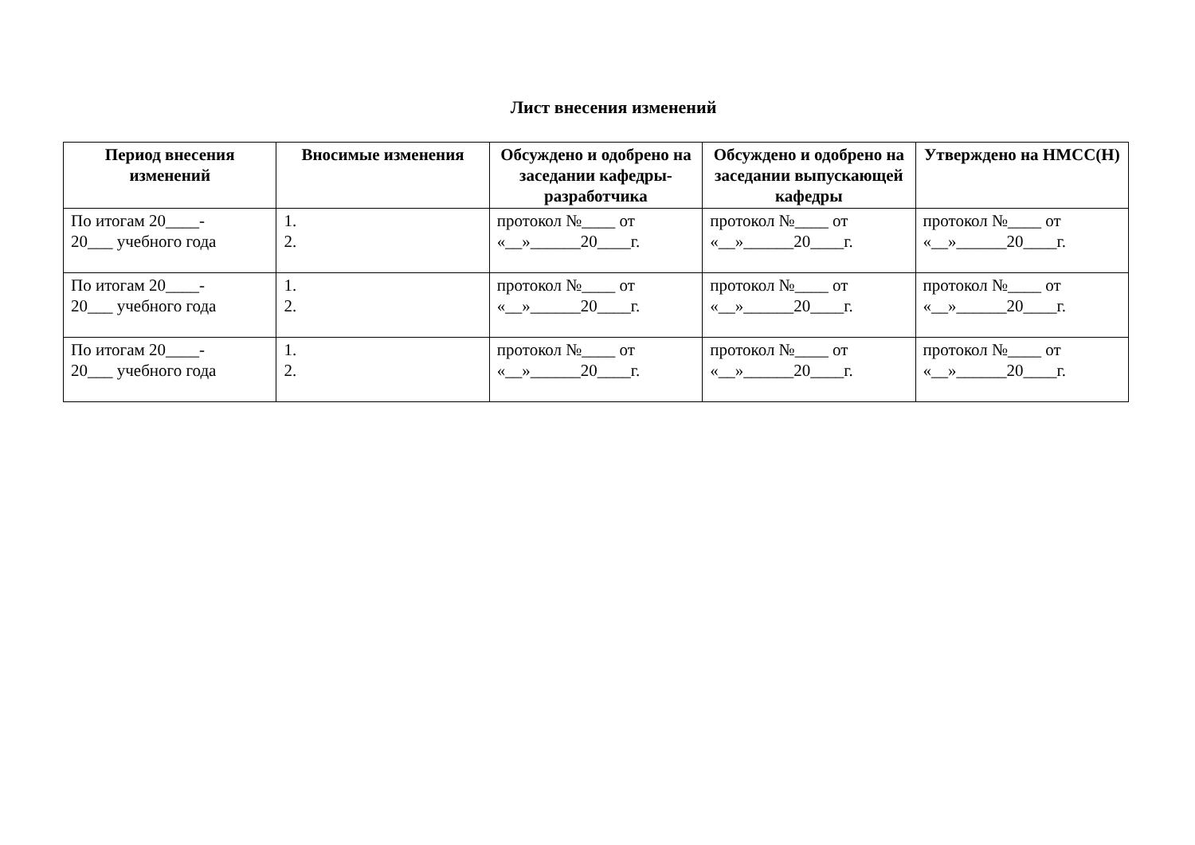Лист внесения изменений
| Период внесения изменений | Вносимые изменения | Обсуждено и одобрено на заседании кафедры-разработчика | Обсуждено и одобрено на заседании выпускающей кафедры | Утверждено на НМСС(Н) |
| --- | --- | --- | --- | --- |
| По итогам 20____- 20___ учебного года | 1. 2. | протокол №____ от «__»______20____г. | протокол №____ от «__»______20____г. | протокол №____ от «__»______20____г. |
| По итогам 20____- 20___ учебного года | 1. 2. | протокол №____ от «__»______20____г. | протокол №____ от «__»______20____г. | протокол №____ от «__»______20____г. |
| По итогам 20____- 20___ учебного года | 1. 2. | протокол №____ от «__»______20____г. | протокол №____ от «__»______20____г. | протокол №____ от «__»______20____г. |